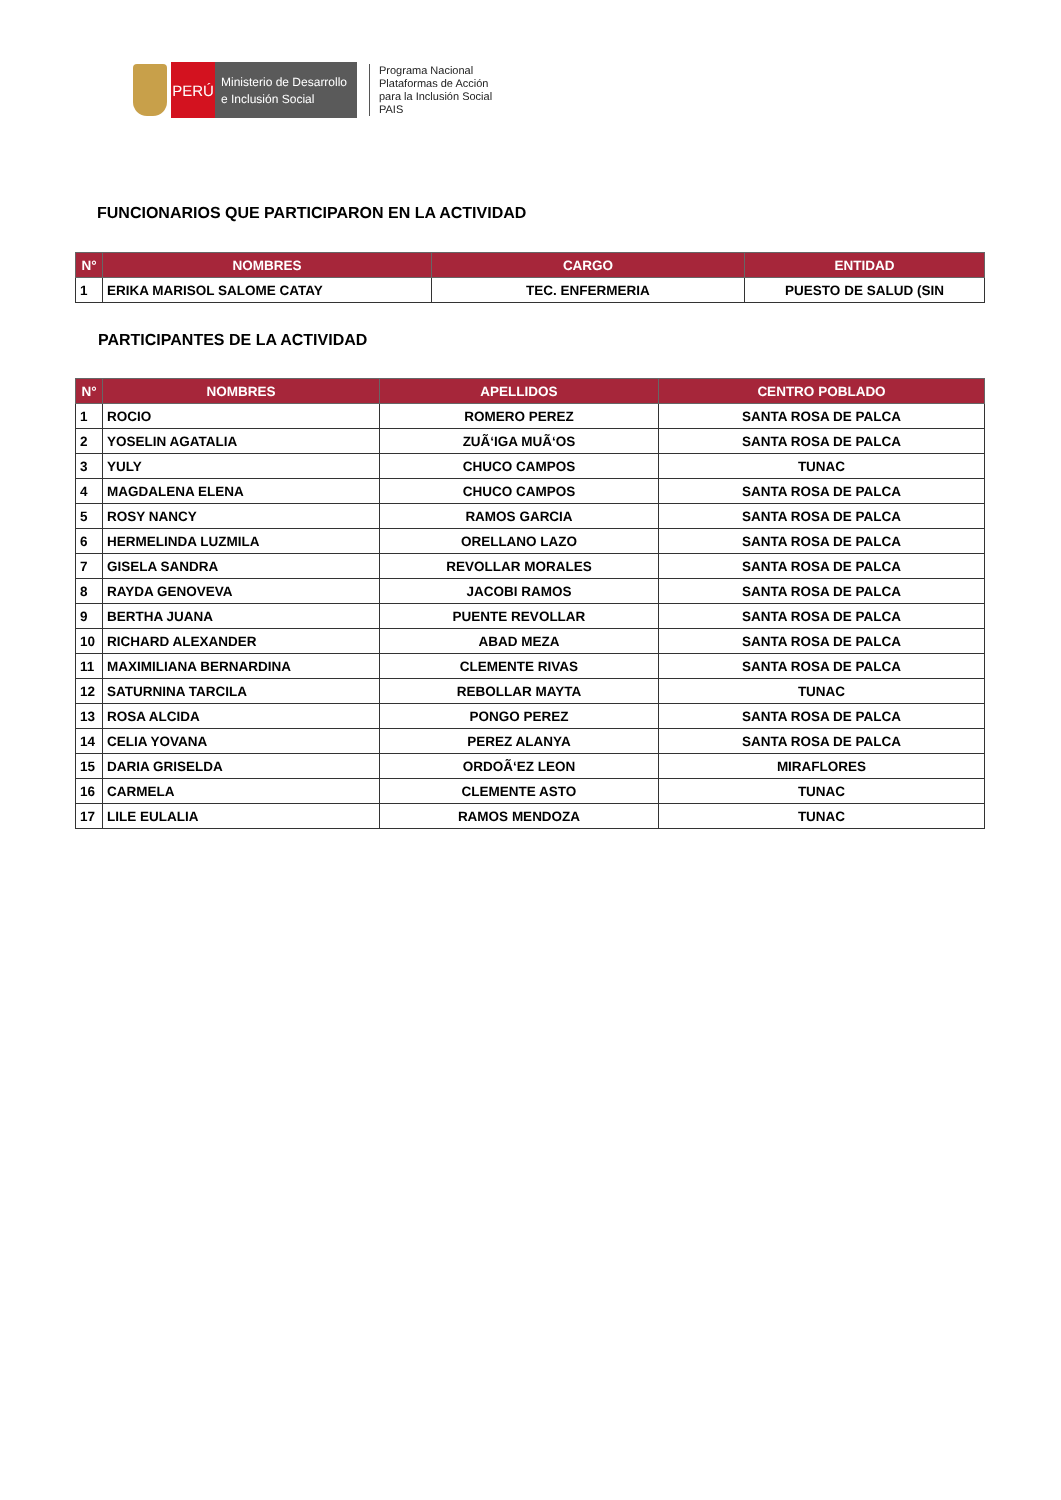PERÚ
Ministerio de Desarrollo
e Inclusión Social
Programa Nacional
Plataformas de Acción
para la Inclusión Social
PAIS
FUNCIONARIOS QUE PARTICIPARON EN LA ACTIVIDAD
| N° | NOMBRES | CARGO | ENTIDAD |
| --- | --- | --- | --- |
| 1 | ERIKA MARISOL SALOME CATAY | TEC. ENFERMERIA | PUESTO DE SALUD (SIN |
PARTICIPANTES DE LA ACTIVIDAD
| N° | NOMBRES | APELLIDOS | CENTRO POBLADO |
| --- | --- | --- | --- |
| 1 | ROCIO | ROMERO PEREZ | SANTA ROSA DE PALCA |
| 2 | YOSELIN AGATALIA | ZUÃ‘IGA MUÃ‘OS | SANTA ROSA DE PALCA |
| 3 | YULY | CHUCO CAMPOS | TUNAC |
| 4 | MAGDALENA ELENA | CHUCO CAMPOS | SANTA ROSA DE PALCA |
| 5 | ROSY NANCY | RAMOS GARCIA | SANTA ROSA DE PALCA |
| 6 | HERMELINDA LUZMILA | ORELLANO LAZO | SANTA ROSA DE PALCA |
| 7 | GISELA SANDRA | REVOLLAR MORALES | SANTA ROSA DE PALCA |
| 8 | RAYDA GENOVEVA | JACOBI RAMOS | SANTA ROSA DE PALCA |
| 9 | BERTHA JUANA | PUENTE REVOLLAR | SANTA ROSA DE PALCA |
| 10 | RICHARD ALEXANDER | ABAD MEZA | SANTA ROSA DE PALCA |
| 11 | MAXIMILIANA BERNARDINA | CLEMENTE RIVAS | SANTA ROSA DE PALCA |
| 12 | SATURNINA TARCILA | REBOLLAR MAYTA | TUNAC |
| 13 | ROSA ALCIDA | PONGO PEREZ | SANTA ROSA DE PALCA |
| 14 | CELIA YOVANA | PEREZ ALANYA | SANTA ROSA DE PALCA |
| 15 | DARIA GRISELDA | ORDOÃ‘EZ LEON | MIRAFLORES |
| 16 | CARMELA | CLEMENTE ASTO | TUNAC |
| 17 | LILE EULALIA | RAMOS MENDOZA | TUNAC |